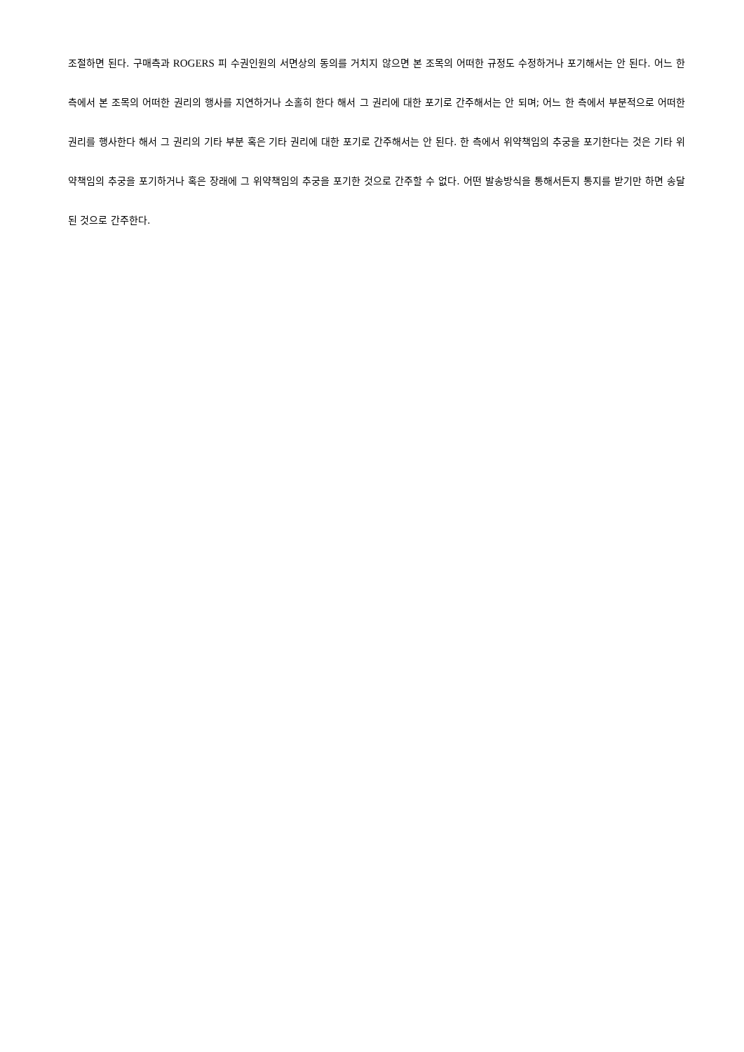조절하면 된다. 구매측과 ROGERS 피 수권인원의 서면상의 동의를 거치지 않으면 본 조목의 어떠한 규정도 수정하거나 포기해서는 안 된다. 어느 한 측에서 본 조목의 어떠한 권리의 행사를 지연하거나 소홀히 한다 해서 그 권리에 대한 포기로 간주해서는 안 되며; 어느 한 측에서 부분적으로 어떠한 권리를 행사한다 해서 그 권리의 기타 부분 혹은 기타 권리에 대한 포기로 간주해서는 안 된다. 한 측에서 위약책임의 추궁을 포기한다는 것은 기타 위약책임의 추궁을 포기하거나 혹은 장래에 그 위약책임의 추궁을 포기한 것으로 간주할 수 없다. 어떤 발송방식을 통해서든지 통지를 받기만 하면 송달된 것으로 간주한다.